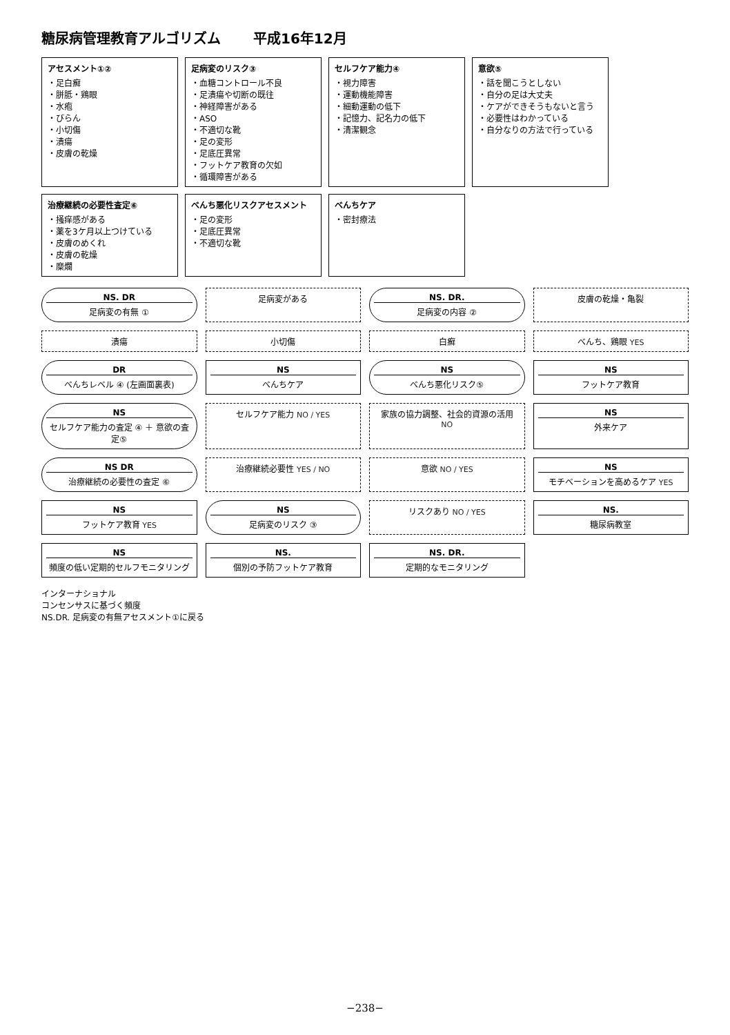糖尿病管理教育アルゴリズム 平成16年12月
アセスメント①②
・足白癬
・胼胝・鶏眼
・水疱
・びらん
・小切傷
・潰瘍
・皮膚の乾燥
足病変のリスク③
・血糖コントロール不良
・足潰瘍や切断の既往
・神経障害がある
・ASO
・不適切な靴
・足の変形
・足底圧異常
・フットケア教育の欠如
・循環障害がある
セルフケア能力④
・視力障害
・運動機能障害
・細動運動の低下
・記憶力、記名力の低下
・清潔観念
意欲⑤
・話を聞こうとしない
・自分の足は大丈夫
・ケアができそうもないと言う
・必要性はわかっている
・自分なりの方法で行っている
治療継続の必要性査定⑥
・掻痒感がある
・薬を3ケ月以上つけている
・皮膚のめくれ
・皮膚の乾燥
・糜爛
べんち悪化リスクアセスメント
・足の変形
・足底圧異常
・不適切な靴
べんちケア
・密封療法
NS. DR
足病変の有無 ①
足病変がある
NS. DR.
足病変の内容 ②
皮膚の乾燥・亀裂
潰瘍
小切傷
白癬
べんち、鶏眼 YES
DR
べんちレベル ④ (左画面裏表)
NS
べんちケア
NS
べんち悪化リスク⑤
NS
フットケア教育
NS
セルフケア能力の査定 ④ ＋ 意欲の査定⑤
セルフケア能力 NO / YES
家族の協力調整、社会的資源の活用 NO
NS
外来ケア
NS DR
治療継続の必要性の査定 ⑥
治療継続必要性 YES / NO
意欲 NO / YES
NS
モチベーションを高めるケア YES
NS
フットケア教育 YES
NS
足病変のリスク ③
リスクあり NO / YES
NS.
糖尿病教室
NS
頻度の低い定期的セルフモニタリング
NS.
個別の予防フットケア教育
NS. DR.
定期的なモニタリング
インターナショナル
コンセンサスに基づく頻度
NS.DR. 足病変の有無アセスメント①に戻る
−238−